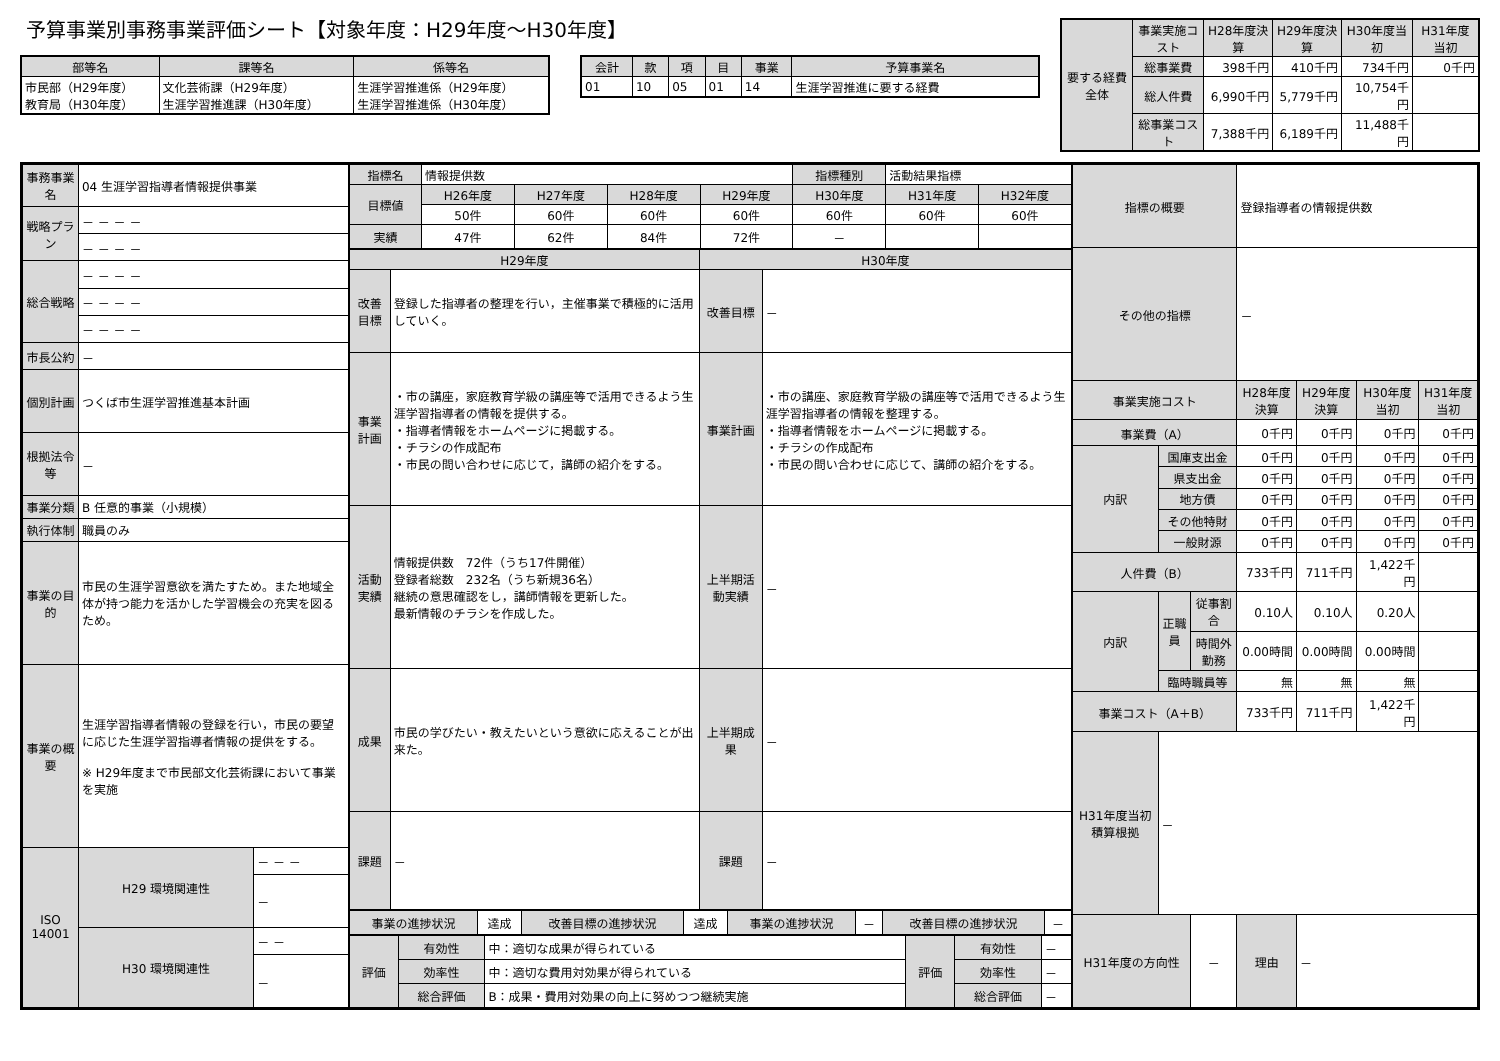予算事業別事務事業評価シート【対象年度：H29年度～H30年度】
| 部等名 | 課等名 | 係等名 |
| --- | --- | --- |
| 市民部（H29年度） 教育局（H30年度） | 文化芸術課（H29年度） 生涯学習推進課（H30年度） | 生涯学習推進係（H29年度） 生涯学習推進係（H30年度） |
| 会計 | 款 | 項 | 目 | 事業 | 予算事業名 |
| --- | --- | --- | --- | --- | --- |
| 01 | 10 | 05 | 01 | 14 | 生涯学習推進に要する経費 |
| 要する経費全体 | 事業実施コスト | H28年度決算 | H29年度決算 | H30年度当初 | H31年度当初 |
| --- | --- | --- | --- | --- | --- |
| | 総事業費 | 398千円 | 410千円 | 734千円 | 0千円 |
| | 総人件費 | 6,990千円 | 5,779千円 | 10,754千円 | |
| | 総事業コスト | 7,388千円 | 6,189千円 | 11,488千円 | |
| 事務事業名 | 04 生涯学習指導者情報提供事業 | |
| 戦略プラン | － － － － | |
| | － － － － | |
| 総合戦略 | － － － － | |
| | － － － － | |
| | － － － － | |
| 市長公約 | － | |
| 個別計画 | つくば市生涯学習推進基本計画 | |
| 根拠法令等 | － | |
| 事業分類 | B 任意的事業（小規模） | |
| 執行体制 | 職員のみ | |
| 事業の目的 | 市民の生涯学習意欲を満たすため。また地域全体が持つ能力を活かした学習機会の充実を図るため。 | |
| 事業の概要 | 生涯学習指導者情報の登録を行い，市民の要望に応じた生涯学習指導者情報の提供をする。 ※ H29年度まで市民部文化芸術課において事業を実施 | |
| ISO 14001 | H29 環境関連性 | － － － |
| | | － |
| | H30 環境関連性 | － － |
| | | － |
| 指標名 | 情報提供数 | | | | 指標種別 | 活動結果指標 | |
| 目標値 | H26年度 | H27年度 | H28年度 | H29年度 | H30年度 | H31年度 | H32年度 |
| | 50件 | 60件 | 60件 | 60件 | 60件 | 60件 | 60件 |
| 実績 | 47件 | 62件 | 84件 | 72件 | － | | |
| H29年度 | | H30年度 | |
| --- | --- | --- | --- |
| 改善目標 | 登録した指導者の整理を行い，主催事業で積極的に活用していく。 | 改善目標 | － |
| 事業計画 | ・市の講座，家庭教育学級の講座等で活用できるよう生涯学習指導者の情報を提供する。 ・指導者情報をホームページに掲載する。 ・チラシの作成配布 ・市民の問い合わせに応じて，講師の紹介をする。 | 事業計画 | ・市の講座、家庭教育学級の講座等で活用できるよう生涯学習指導者の情報を整理する。 ・指導者情報をホームページに掲載する。 ・チラシの作成配布 ・市民の問い合わせに応じて、講師の紹介をする。 |
| 活動実績 | 情報提供数 72件（うち17件開催） 登録者総数 232名（うち新規36名） 継続の意思確認をし，講師情報を更新した。 最新情報のチラシを作成した。 | 上半期活動実績 | － |
| 成果 | 市民の学びたい・教えたいという意欲に応えることが出来た。 | 上半期成果 | － |
| 課題 | － | 課題 | － |
| 事業の進捗状況 | 達成 | 改善目標の進捗状況 | 達成 | 事業の進捗状況 | － | 改善目標の進捗状況 | － |
| 評価 | 有効性 | 中：適切な成果が得られている | 評価 | 有効性 | － |
| | 効率性 | 中：適切な費用対効果が得られている | | 効率性 | － |
| | 総合評価 | B：成果・費用対効果の向上に努めつつ継続実施 | | 総合評価 | － |
| 指標の概要 | | | 登録指導者の情報提供数 | | | |
| その他の指標 | | | － | | | |
| 事業実施コスト | | | H28年度決算 | H29年度決算 | H30年度当初 | H31年度当初 |
| 事業費（A） | | | 0千円 | 0千円 | 0千円 | 0千円 |
| 内訳 | 国庫支出金 | | 0千円 | 0千円 | 0千円 | 0千円 |
| | 県支出金 | | 0千円 | 0千円 | 0千円 | 0千円 |
| | 地方債 | | 0千円 | 0千円 | 0千円 | 0千円 |
| | その他特財 | | 0千円 | 0千円 | 0千円 | 0千円 |
| | 一般財源 | | 0千円 | 0千円 | 0千円 | 0千円 |
| 人件費（B） | | | 733千円 | 711千円 | 1,422千円 | |
| 内訳 | 正職員 | 従事割合 | 0.10人 | 0.10人 | 0.20人 | |
| | | 時間外勤務 | 0.00時間 | 0.00時間 | 0.00時間 | |
| | 臨時職員等 | | 無 | 無 | 無 | |
| 事業コスト（A＋B） | | | 733千円 | 711千円 | 1,422千円 | |
| H31年度当初積算根拠 | － | | | | | |
| H31年度の方向性 | | － | 理由 | － | | |